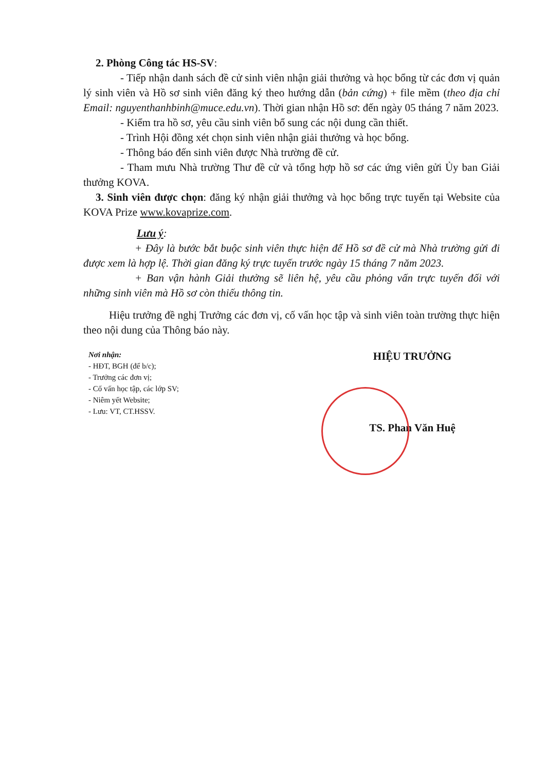2. Phòng Công tác HS-SV:
- Tiếp nhận danh sách đề cử sinh viên nhận giải thưởng và học bổng từ các đơn vị quản lý sinh viên và Hồ sơ sinh viên đăng ký theo hướng dẫn (bản cứng) + file mềm (theo địa chỉ Email: nguyenthanhbinh@muce.edu.vn). Thời gian nhận Hồ sơ: đến ngày 05 tháng 7 năm 2023.
- Kiểm tra hồ sơ, yêu cầu sinh viên bổ sung các nội dung cần thiết.
- Trình Hội đồng xét chọn sinh viên nhận giải thưởng và học bổng.
- Thông báo đến sinh viên được Nhà trường đề cử.
- Tham mưu Nhà trường Thư đề cử và tổng hợp hồ sơ các ứng viên gửi Ủy ban Giải thưởng KOVA.
3. Sinh viên được chọn: đăng ký nhận giải thưởng và học bổng trực tuyến tại Website của KOVA Prize www.kovaprize.com.
Lưu ý:
+ Đây là bước bắt buộc sinh viên thực hiện để Hồ sơ đề cử mà Nhà trường gửi đi được xem là hợp lệ. Thời gian đăng ký trực tuyến trước ngày 15 tháng 7 năm 2023.
+ Ban vận hành Giải thưởng sẽ liên hệ, yêu cầu phỏng vấn trực tuyến đối với những sinh viên mà Hồ sơ còn thiếu thông tin.
Hiệu trưởng đề nghị Trưởng các đơn vị, cố vấn học tập và sinh viên toàn trường thực hiện theo nội dung của Thông báo này.
Nơi nhận:
- HĐT, BGH (để b/c);
- Trưởng các đơn vị;
- Cố vấn học tập, các lớp SV;
- Niêm yết Website;
- Lưu: VT, CT.HSSV.
HIỆU TRƯỞNG
TS. Phan Văn Huệ